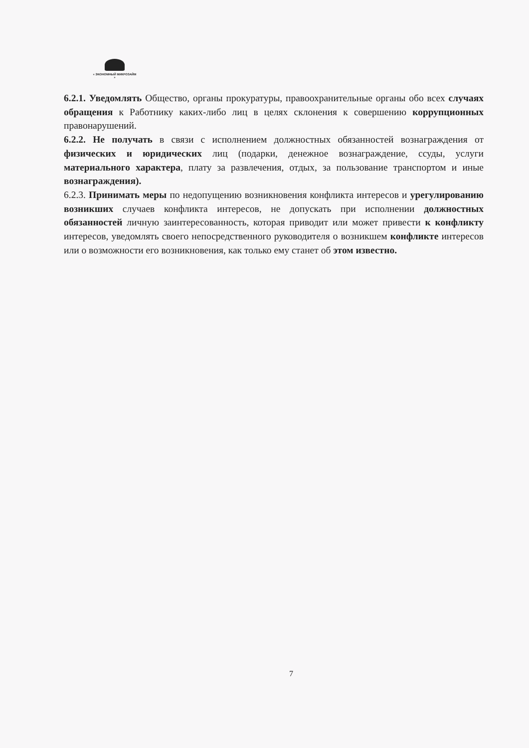« ЭКОНОМНЫЙ МИКРОЗАЙМ »
6.2.1. Уведомлять Общество, органы прокуратуры, правоохранительные органы обо всех случаях обращения к Работнику каких-либо лиц в целях склонения к совершению коррупционных правонарушений.
6.2.2. Не получать в связи с исполнением должностных обязанностей вознаграждения от физических и юридических лиц (подарки, денежное вознаграждение, ссуды, услуги материального характера, плату за развлечения, отдых, за пользование транспортом и иные вознаграждения).
6.2.3. Принимать меры по недопущению возникновения конфликта интересов и урегулированию возникших случаев конфликта интересов, не допускать при исполнении должностных обязанностей личную заинтересованность, которая приводит или может привести к конфликту интересов, уведомлять своего непосредственного руководителя о возникшем конфликте интересов или о возможности его возникновения, как только ему станет об этом известно.
7